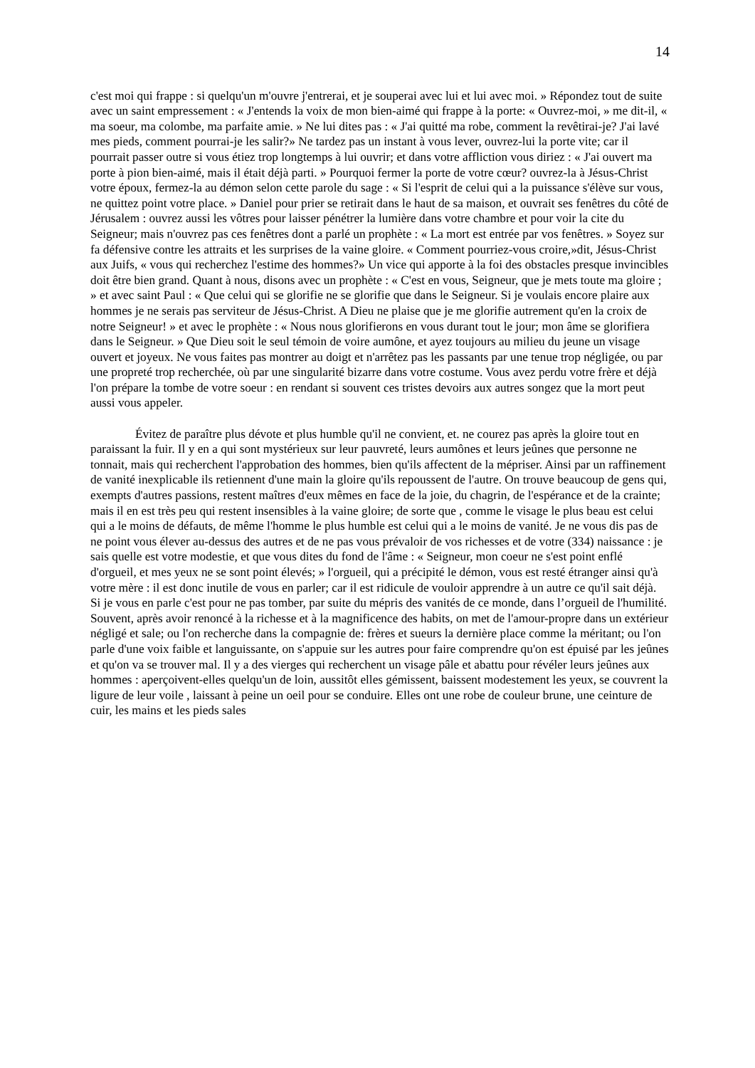14
c'est moi qui frappe : si quelqu'un m'ouvre j'entrerai, et je souperai avec lui et lui avec moi. » Répondez tout de suite avec un saint empressement : « J'entends la voix de mon bien-aimé qui frappe à la porte: « Ouvrez-moi, » me dit-il, « ma soeur, ma colombe, ma parfaite amie. » Ne lui dites pas : « J'ai quitté ma robe, comment la revêtirai-je? J'ai lavé mes pieds, comment pourrai-je les salir?» Ne tardez pas un instant à vous lever, ouvrez-lui la porte vite; car il pourrait passer outre si vous étiez trop longtemps à lui ouvrir; et dans votre affliction vous diriez : « J'ai ouvert ma porte à pion bien-aimé, mais il était déjà parti. » Pourquoi fermer la porte de votre cœur? ouvrez-la à Jésus-Christ votre époux, fermez-la au démon selon cette parole du sage : « Si l'esprit de celui qui a la puissance s'élève sur vous, ne quittez point votre place. » Daniel pour prier se retirait dans le haut de sa maison, et ouvrait ses fenêtres du côté de Jérusalem : ouvrez aussi les vôtres pour laisser pénétrer la lumière dans votre chambre et pour voir la cite du Seigneur; mais n'ouvrez pas ces fenêtres dont a parlé un prophète : « La mort est entrée par vos fenêtres. » Soyez sur fa défensive contre les attraits et les surprises de la vaine gloire. « Comment pourriez-vous croire,»dit, Jésus-Christ aux Juifs, « vous qui recherchez l'estime des hommes?» Un vice qui apporte à la foi des obstacles presque invincibles doit être bien grand. Quant à nous, disons avec un prophète : « C'est en vous, Seigneur, que je mets toute ma gloire ; » et avec saint Paul : « Que celui qui se glorifie ne se glorifie que dans le Seigneur. Si je voulais encore plaire aux hommes je ne serais pas serviteur de Jésus-Christ. A Dieu ne plaise que je me glorifie autrement qu'en la croix de notre Seigneur! » et avec le prophète : « Nous nous glorifierons en vous durant tout le jour; mon âme se glorifiera dans le Seigneur. » Que Dieu soit le seul témoin de voire aumône, et ayez toujours au milieu du jeune un visage ouvert et joyeux. Ne vous faites pas montrer au doigt et n'arrêtez pas les passants par une tenue trop négligée, ou par une propreté trop recherchée, où par une singularité bizarre dans votre costume. Vous avez perdu votre frère et déjà l'on prépare la tombe de votre soeur : en rendant si souvent ces tristes devoirs aux autres songez que la mort peut aussi vous appeler.
Évitez de paraître plus dévote et plus humble qu'il ne convient, et. ne courez pas après la gloire tout en paraissant la fuir. Il y en a qui sont mystérieux sur leur pauvreté, leurs aumônes et leurs jeûnes que personne ne tonnait, mais qui recherchent l'approbation des hommes, bien qu'ils affectent de la mépriser. Ainsi par un raffinement de vanité inexplicable ils retiennent d'une main la gloire qu'ils repoussent de l'autre. On trouve beaucoup de gens qui, exempts d'autres passions, restent maîtres d'eux mêmes en face de la joie, du chagrin, de l'espérance et de la crainte; mais il en est très peu qui restent insensibles à la vaine gloire; de sorte que , comme le visage le plus beau est celui qui a le moins de défauts, de même l'homme le plus humble est celui qui a le moins de vanité. Je ne vous dis pas de ne point vous élever au-dessus des autres et de ne pas vous prévaloir de vos richesses et de votre (334) naissance : je sais quelle est votre modestie, et que vous dites du fond de l'âme : « Seigneur, mon coeur ne s'est point enflé d'orgueil, et mes yeux ne se sont point élevés; » l'orgueil, qui a précipité le démon, vous est resté étranger ainsi qu'à votre mère : il est donc inutile de vous en parler; car il est ridicule de vouloir apprendre à un autre ce qu'il sait déjà. Si je vous en parle c'est pour ne pas tomber, par suite du mépris des vanités de ce monde, dans l’orgueil de l'humilité. Souvent, après avoir renoncé à la richesse et à la magnificence des habits, on met de l'amour-propre dans un extérieur négligé et sale; ou l'on recherche dans la compagnie de: frères et sueurs la dernière place comme la méritant; ou l'on parle d'une voix faible et languissante, on s'appuie sur les autres pour faire comprendre qu'on est épuisé par les jeûnes et qu'on va se trouver mal. Il y a des vierges qui recherchent un visage pâle et abattu pour révéler leurs jeûnes aux hommes : aperçoivent-elles quelqu'un de loin, aussitôt elles gémissent, baissent modestement les yeux, se couvrent la ligure de leur voile , laissant à peine un oeil pour se conduire. Elles ont une robe de couleur brune, une ceinture de cuir, les mains et les pieds sales